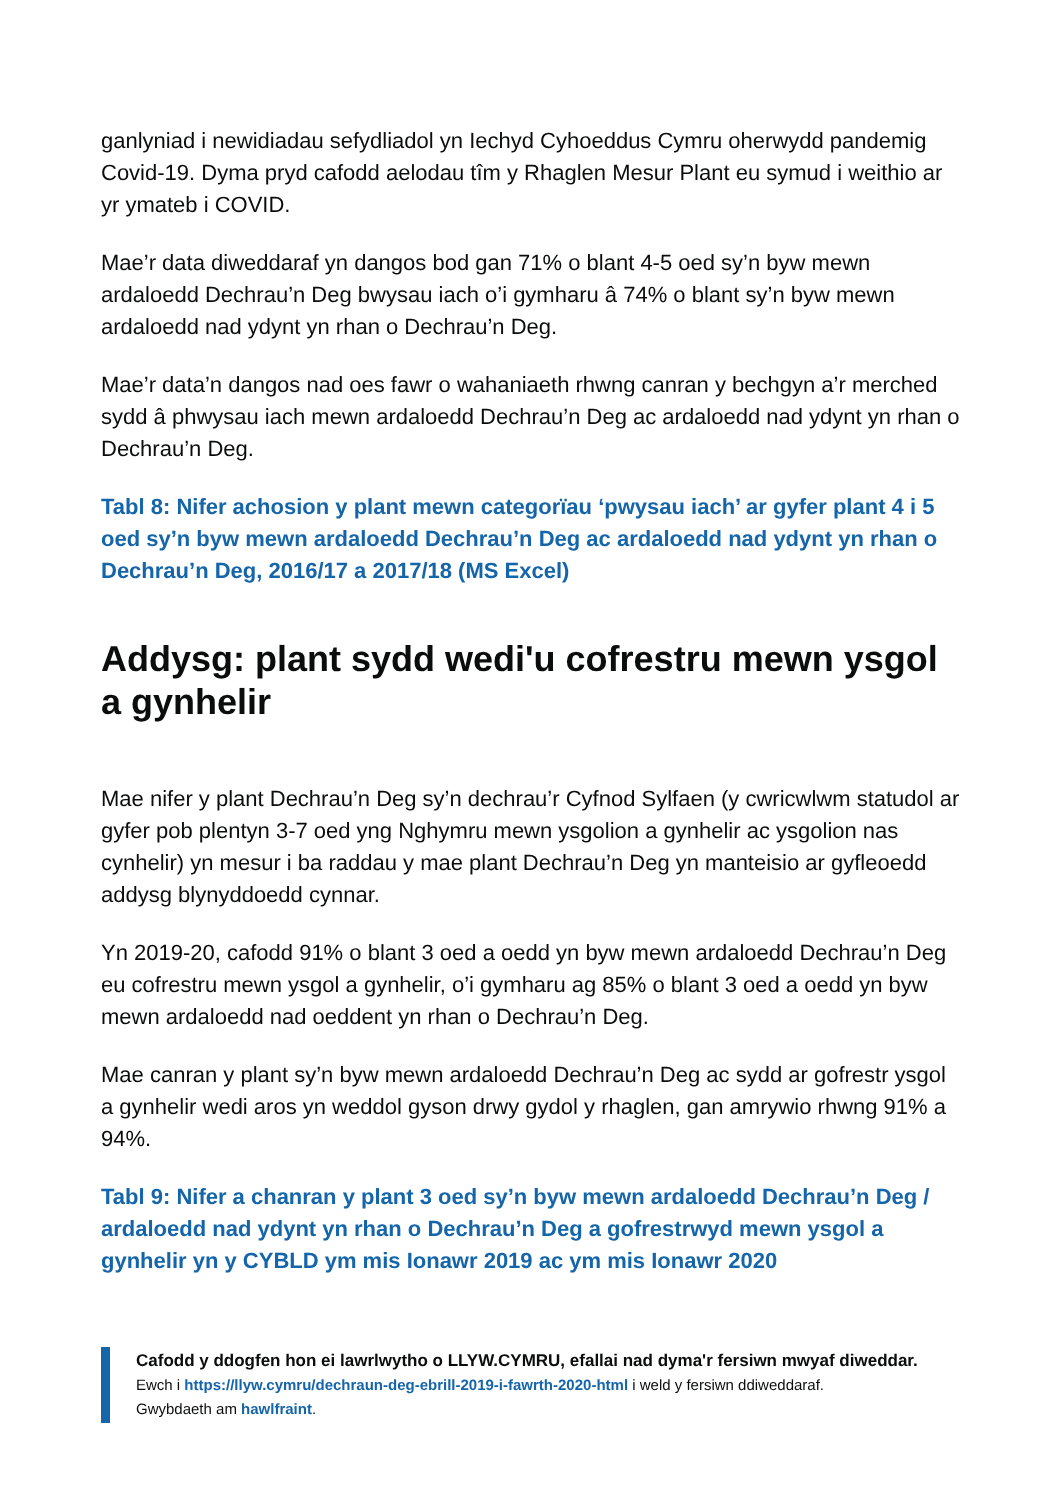ganlyniad i newidiadau sefydliadol yn Iechyd Cyhoeddus Cymru oherwydd pandemig Covid-19. Dyma pryd cafodd aelodau tîm y Rhaglen Mesur Plant eu symud i weithio ar yr ymateb i COVID.
Mae’r data diweddaraf yn dangos bod gan 71% o blant 4-5 oed sy’n byw mewn ardaloedd Dechrau’n Deg bwysau iach o’i gymharu â 74% o blant sy’n byw mewn ardaloedd nad ydynt yn rhan o Dechrau’n Deg.
Mae’r data’n dangos nad oes fawr o wahaniaeth rhwng canran y bechgyn a’r merched sydd â phwysau iach mewn ardaloedd Dechrau’n Deg ac ardaloedd nad ydynt yn rhan o Dechrau’n Deg.
Tabl 8: Nifer achosion y plant mewn categorïau ‘pwysau iach’ ar gyfer plant 4 i 5 oed sy’n byw mewn ardaloedd Dechrau’n Deg ac ardaloedd nad ydynt yn rhan o Dechrau’n Deg, 2016/17 a 2017/18 (MS Excel)
Addysg: plant sydd wedi'u cofrestru mewn ysgol a gynhelir
Mae nifer y plant Dechrau’n Deg sy’n dechrau’r Cyfnod Sylfaen (y cwricwlwm statudol ar gyfer pob plentyn 3-7 oed yng Nghymru mewn ysgolion a gynhelir ac ysgolion nas cynhelir) yn mesur i ba raddau y mae plant Dechrau’n Deg yn manteisio ar gyfleoedd addysg blynyddoedd cynnar.
Yn 2019-20, cafodd 91% o blant 3 oed a oedd yn byw mewn ardaloedd Dechrau’n Deg eu cofrestru mewn ysgol a gynhelir, o’i gymharu ag 85% o blant 3 oed a oedd yn byw mewn ardaloedd nad oeddent yn rhan o Dechrau’n Deg.
Mae canran y plant sy’n byw mewn ardaloedd Dechrau’n Deg ac sydd ar gofrestr ysgol a gynhelir wedi aros yn weddol gyson drwy gydol y rhaglen, gan amrywio rhwng 91% a 94%.
Tabl 9: Nifer a chanran y plant 3 oed sy’n byw mewn ardaloedd Dechrau’n Deg / ardaloedd nad ydynt yn rhan o Dechrau’n Deg a gofrestrwyd mewn ysgol a gynhelir yn y CYBLD ym mis Ionawr 2019 ac ym mis Ionawr 2020
Cafodd y ddogfen hon ei lawrlwytho o LLYW.CYMRU, efallai nad dyma'r fersiwn mwyaf diweddar.
Ewch i https://llyw.cymru/dechraun-deg-ebrill-2019-i-fawrth-2020-html i weld y fersiwn ddiweddaraf.
Gwybdaeth am hawlfraint.